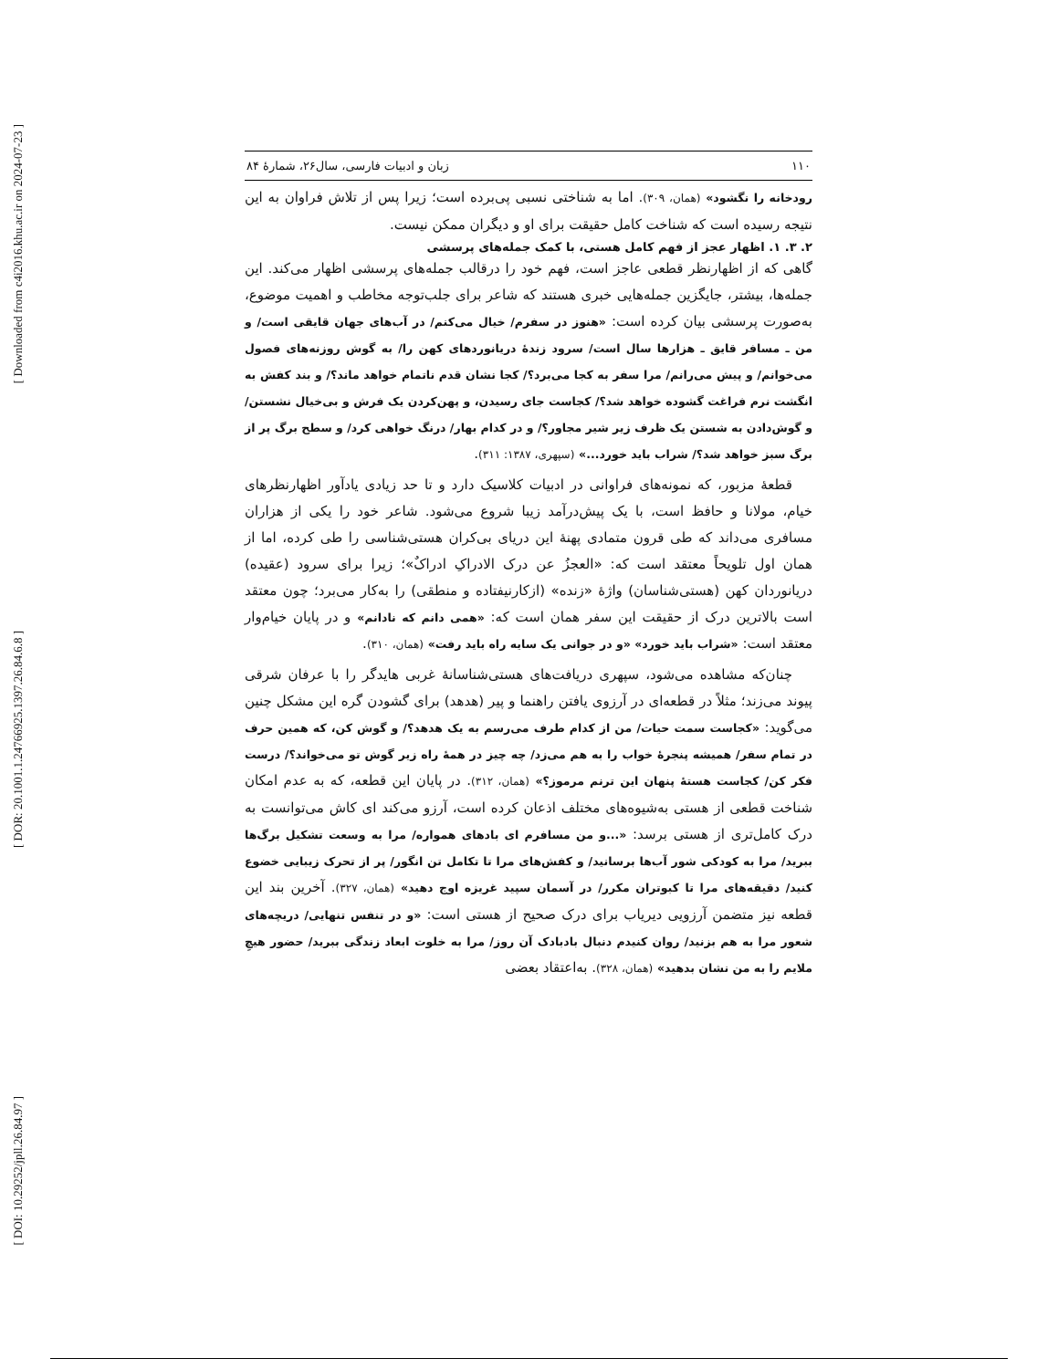[ Downloaded from c4i2016.khu.ac.ir on 2024-07-23 ]
[ DOR: 20.1001.1.24766925.1397.26.84.6.8 ]
[ DOI: 10.29252/jpll.26.84.97 ]
۱۱۰ زبان و ادبیات فارسی، سال۲۶، شمارۀ ۸۴
رودخانه را نگشود» (همان، ۳۰۹). اما به شناختی نسبی پی‌برده است؛ زیرا پس از تلاش فراوان به این نتیجه رسیده است که شناخت کامل حقیقت برای او و دیگران ممکن نیست.
۲. ۳. ۱. اظهار عجز از فهم کامل هستی، با کمک جمله‌های پرسشی
گاهی که از اظهارنظر قطعی عاجز است، فهم خود را درقالب جمله‌های پرسشی اظهار می‌کند. این جمله‌ها، بیشتر، جایگزین جمله‌هایی خبری هستند که شاعر برای جلب‌توجه مخاطب و اهمیت موضوع، به‌صورت پرسشی بیان کرده است: «هنوز در سفرم/ خیال می‌کنم/ در آب‌های جهان قایقی است/ و من ـ مسافر قایق ـ هزارها سال است/ سرود زندۀ دریانوردهای کهن را/ به گوش روزنه‌های فصول می‌خوانم/ و پیش می‌رانم/ مرا سفر به کجا می‌برد؟/ کجا نشان قدم ناتمام خواهد ماند؟/ و بند کفش به انگشت نرم فراغت گشوده خواهد شد؟/ کجاست جای رسیدن، و پهن‌کردن یک فرش و بی‌خیال نشستن/ و گوش‌دادن به شستن یک ظرف زیر شیر مجاور؟/ و در کدام بهار/ درنگ خواهی کرد/ و سطح برگ پر از برگ سبز خواهد شد؟/ شراب باید خورد...» (سپهری، ۱۳۸۷: ۳۱۱).
قطعۀ مزبور، که نمونه‌های فراوانی در ادبیات کلاسیک دارد و تا حد زیادی یادآور اظهارنظرهای خیام، مولانا و حافظ است، با یک پیش‌درآمد زیبا شروع می‌شود. شاعر خود را یکی از هزاران مسافری می‌داند که طی قرون متمادی پهنۀ این دریای بی‌کران هستی‌شناسی را طی کرده، اما از همان اول تلویحاً معتقد است که: «العجزُ عن درک الادراکِ ادراکٌ»؛ زیرا برای سرود (عقیده) دریانوردان کهن (هستی‌شناسان) واژۀ «زنده» (ازکارنیفتاده و منطقی) را به‌کار می‌برد؛ چون معتقد است بالاترین درک از حقیقت این سفر همان است که: «همی دانم که نادانم» و در پایان خیام‌وار معتقد است: «شراب باید خورد» «و در جوانی یک سایه راه باید رفت» (همان، ۳۱۰).
چنان‌که مشاهده می‌شود، سپهری دریافت‌های هستی‌شناسانۀ غربی هایدگر را با عرفان شرقی پیوند می‌زند؛ مثلاً در قطعه‌ای در آرزوی یافتن راهنما و پیر (هدهد) برای گشودن گره این مشکل چنین می‌گوید: «کجاست سمت حیات/ من از کدام طرف می‌رسم به یک هدهد؟/ و گوش کن، که همین حرف در تمام سفر/ همیشه پنجرۀ خواب را به هم می‌زد/ چه چیز در همۀ راه زیر گوش تو می‌خواند؟/ درست فکر کن/ کجاست هستۀ پنهان این ترنم مرموز؟» (همان، ۳۱۲). در پایان این قطعه، که به عدم امکان شناخت قطعی از هستی به‌شیوه‌های مختلف اذعان کرده است، آرزو می‌کند ای کاش می‌توانست به درک کامل‌تری از هستی برسد: «...و من مسافرم ای بادهای همواره/ مرا به وسعت تشکیل برگ‌ها ببرید/ مرا به کودکی شور آب‌ها برسانید/ و کفش‌های مرا تا تکامل تن انگور/ پر از تحرک زیبایی خضوع کنید/ دقیقه‌های مرا تا کبوتران مکرر/ در آسمان سپید غریزه اوج دهید» (همان، ۳۲۷). آخرین بند این قطعه نیز متضمن آرزویی دیریاب برای درک صحیح از هستی است: «و در تنفس تنهایی/ دریچه‌های شعور مرا به هم بزنید/ روان کنیدم دنبال بادبادک آن روز/ مرا به خلوت ابعاد زندگی ببرید/ حضور هیچِ ملایم را به من نشان بدهید» (همان، ۳۲۸). به‌اعتقاد بعضی